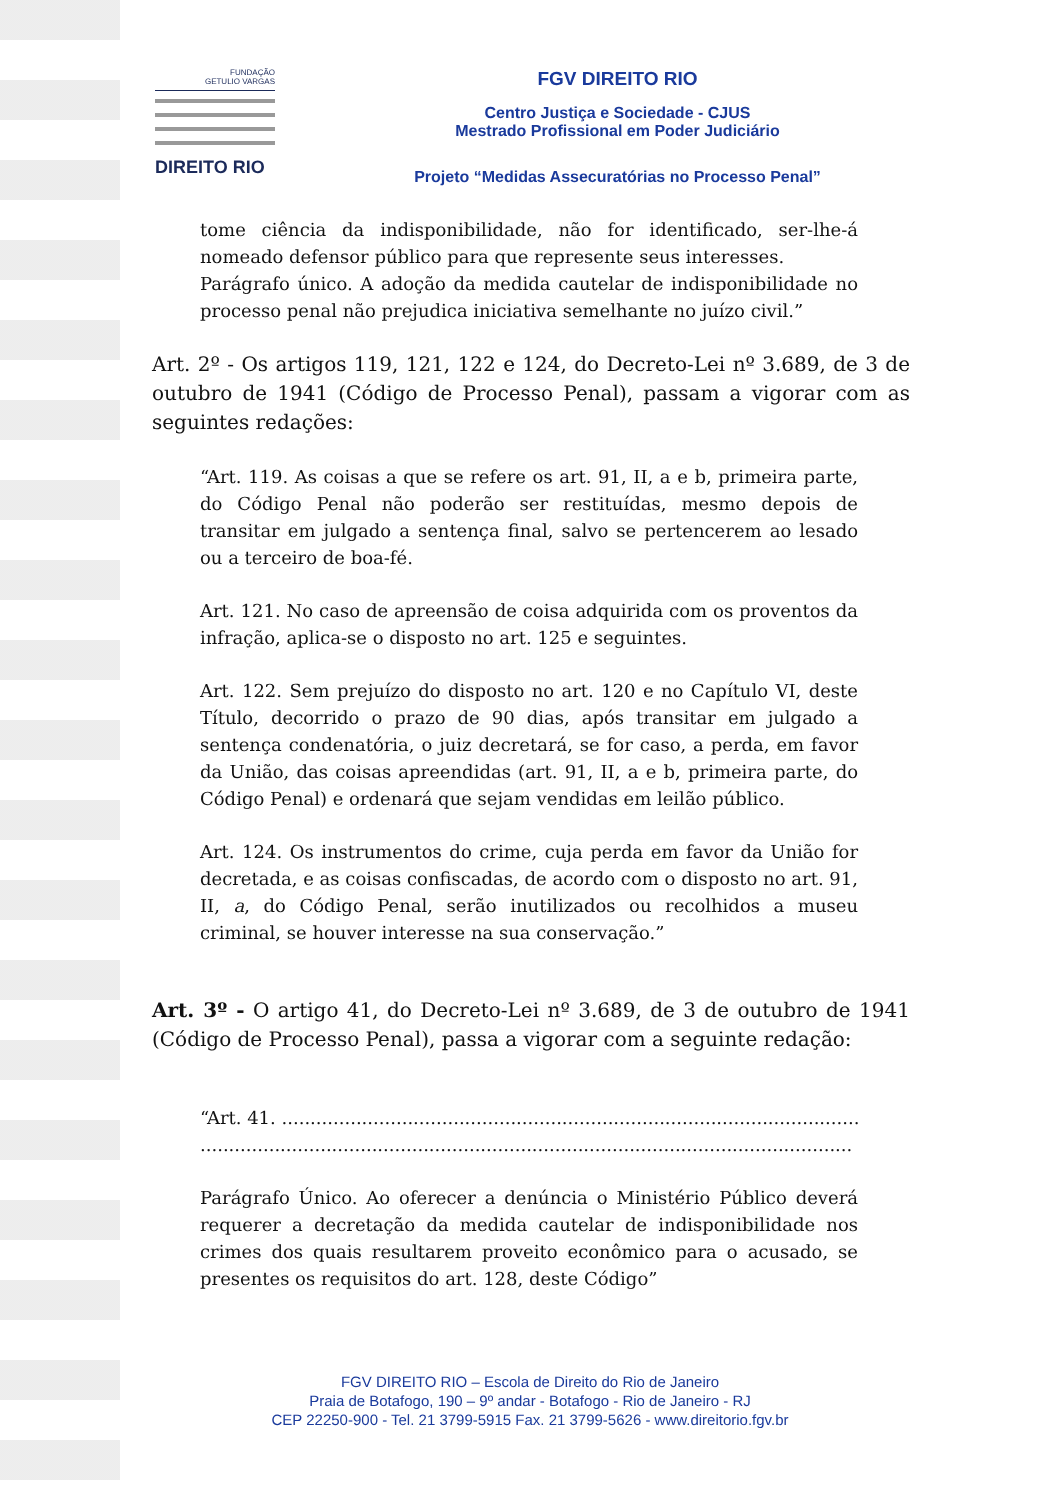FUNDAÇÃO
GETULIO VARGAS
DIREITO RIO
FGV DIREITO RIO
Centro Justiça e Sociedade - CJUS
Mestrado Profissional em Poder Judiciário
Projeto “Medidas Assecuratórias no Processo Penal”
tome ciência da indisponibilidade, não for identificado, ser-lhe-á nomeado defensor público para que represente seus interesses.
Parágrafo único. A adoção da medida cautelar de indisponibilidade no processo penal não prejudica iniciativa semelhante no juízo civil.”
Art. 2º - Os artigos 119, 121, 122 e 124, do Decreto-Lei nº 3.689, de 3 de outubro de 1941 (Código de Processo Penal), passam a vigorar com as seguintes redações:
“Art. 119. As coisas a que se refere os art. 91, II, a e b, primeira parte, do Código Penal não poderão ser restituídas, mesmo depois de transitar em julgado a sentença final, salvo se pertencerem ao lesado ou a terceiro de boa-fé.
Art. 121. No caso de apreensão de coisa adquirida com os proventos da infração, aplica-se o disposto no art. 125 e seguintes.
Art. 122. Sem prejuízo do disposto no art. 120 e no Capítulo VI, deste Título, decorrido o prazo de 90 dias, após transitar em julgado a sentença condenatória, o juiz decretará, se for caso, a perda, em favor da União, das coisas apreendidas (art. 91, II, a e b, primeira parte, do Código Penal) e ordenará que sejam vendidas em leilão público.
Art. 124. Os instrumentos do crime, cuja perda em favor da União for decretada, e as coisas confiscadas, de acordo com o disposto no art. 91, II, a, do Código Penal, serão inutilizados ou recolhidos a museu criminal, se houver interesse na sua conservação.”
Art. 3º - O artigo 41, do Decreto-Lei nº 3.689, de 3 de outubro de 1941 (Código de Processo Penal), passa a vigorar com a seguinte redação:
“Art. 41. ..............................................................................................................
..................................................................................................................
Parágrafo Único. Ao oferecer a denúncia o Ministério Público deverá requerer a decretação da medida cautelar de indisponibilidade nos crimes dos quais resultarem proveito econômico para o acusado, se presentes os requisitos do art. 128, deste Código”
FGV DIREITO RIO – Escola de Direito do Rio de Janeiro
Praia de Botafogo, 190 – 9º andar - Botafogo - Rio de Janeiro - RJ
CEP 22250-900 - Tel. 21 3799-5915 Fax. 21 3799-5626 - www.direitorio.fgv.br